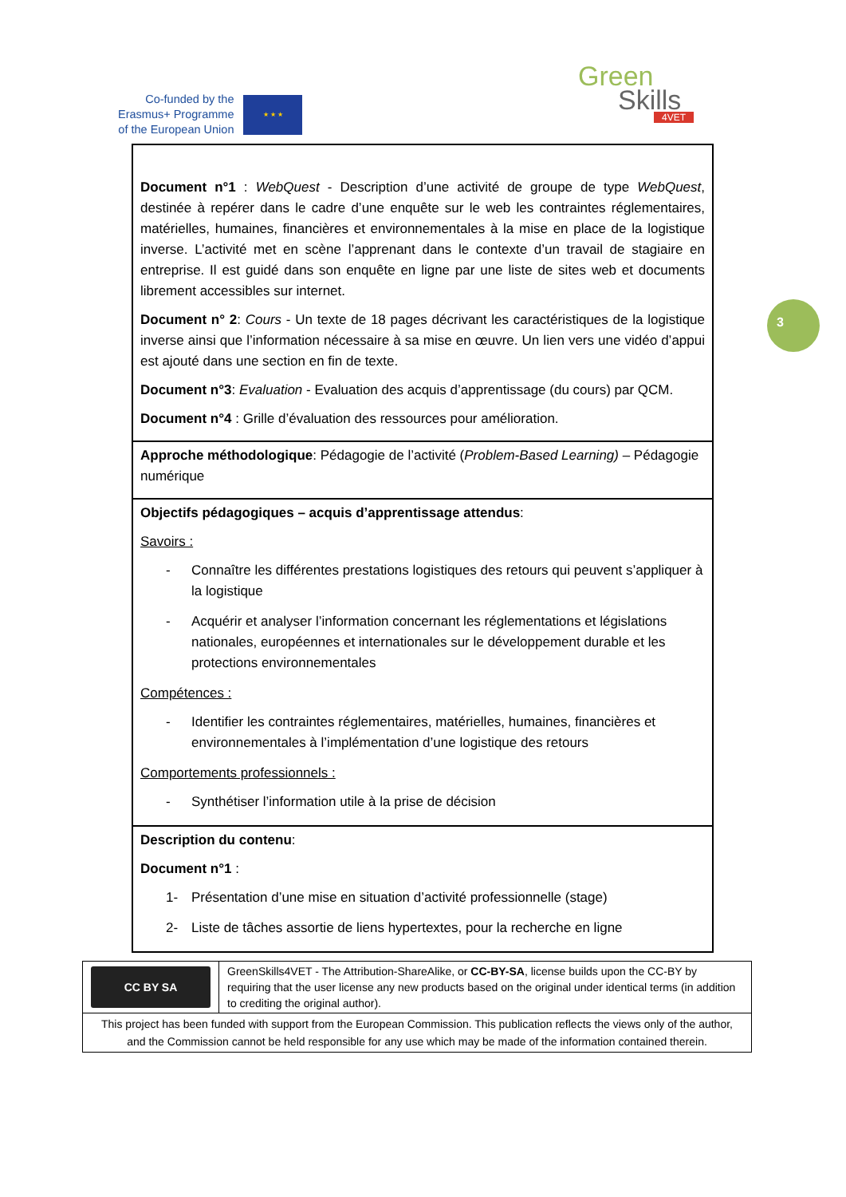Co-funded by the
Erasmus+ Programme
of the European Union
★ ★ ★
Green
Skills
4VET
3
| Document n°1 : WebQuest - Description d’une activité de groupe de type WebQuest , destinée à repérer dans le cadre d’une enquête sur le web les contraintes réglementaires, matérielles, humaines, financières et environnementales à la mise en place de la logistique inverse. L’activité met en scène l’apprenant dans le contexte d’un travail de stagiaire en entreprise. Il est guidé dans son enquête en ligne par une liste de sites web et documents librement accessibles sur internet. Document n° 2 : Cours - Un texte de 18 pages décrivant les caractéristiques de la logistique inverse ainsi que l’information nécessaire à sa mise en œuvre. Un lien vers une vidéo d’appui est ajouté dans une section en fin de texte. Document n°3 : Evaluation - Evaluation des acquis d’apprentissage (du cours) par QCM. Document n°4 : Grille d’évaluation des ressources pour amélioration. |
| Approche méthodologique : Pédagogie de l’activité ( Problem-Based Learning) – Pédagogie numérique |
| Objectifs pédagogiques – acquis d’apprentissage attendus : Savoirs : - Connaître les différentes prestations logistiques des retours qui peuvent s’appliquer à la logistique - Acquérir et analyser l’information concernant les réglementations et législations nationales, européennes et internationales sur le développement durable et les protections environnementales Compétences : - Identifier les contraintes réglementaires, matérielles, humaines, financières et environnementales à l’implémentation d’une logistique des retours Comportements professionnels : - Synthétiser l’information utile à la prise de décision |
| Description du contenu : Document n°1 : 1- Présentation d’une mise en situation d’activité professionnelle (stage) 2- Liste de tâches assortie de liens hypertextes, pour la recherche en ligne |
| CC BY SA | GreenSkills4VET - The Attribution-ShareAlike, or CC-BY-SA , license builds upon the CC-BY by requiring that the user license any new products based on the original under identical terms (in addition to crediting the original author). |
| This project has been funded with support from the European Commission. This publication reflects the views only of the author, and the Commission cannot be held responsible for any use which may be made of the information contained therein. | |